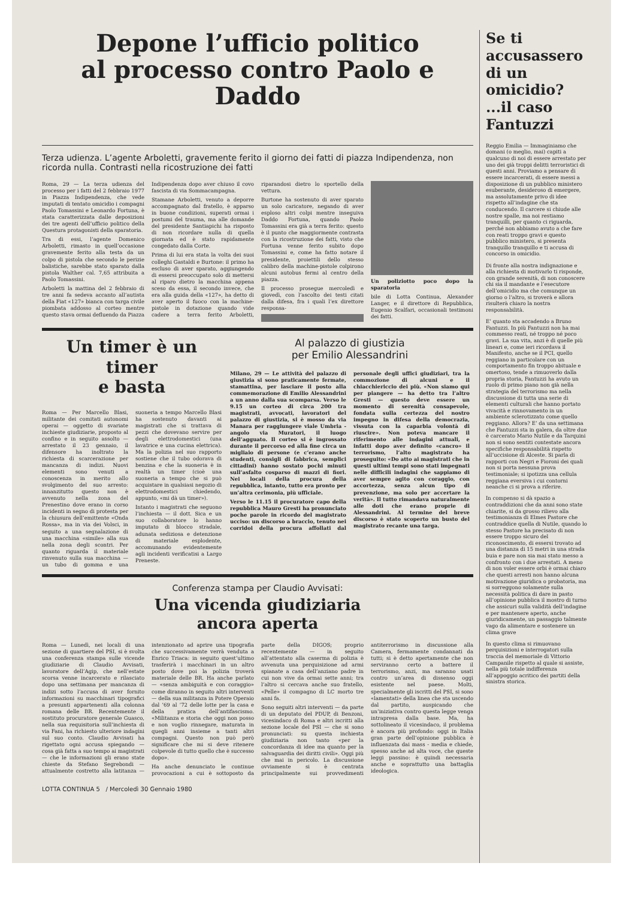Depone l’ufficio politico
al processo contro Paolo e Daddo
Terza udienza. L’agente Arboletti, gravemente ferito il giorno dei fatti di piazza Indipendenza, non ricorda nulla. Contrasti nella ricostruzione dei fatti
Roma, 29 — La terza udienza del processo per i fatti del 2 febbraio 1977 in Piazza Indipendenza, che vede imputati di tentato omicidio i compagni Paolo Tomassini e Leonardo Fortuna, è stata caratterizzata dalle deposizioni dei tre agenti dell’ufficio politico della Questura protagonisti della sparatoria.
Tra di essi, l’agente Domenico Arboletti, rimasto in quell’occasione gravemente ferito alla testa da un colpo di pistola che secondo le perizie balistiche, sarebbe stato sparato dalla pistola Walther cal. 7,65 attribuita a Paolo Tomassini.
Arboletti la mattina del 2 febbraio di tre anni fa sedeva accanto all’autista della Fiat «127» bianca con targa civile piombata addosso al corteo mentre questo stava ormai defluendo da Piazza Indipendenza dopo aver chiuso il covo fascista di via Sommacampagna.
Stamane Arboletti, venuto a deporre accompagnato dal fratello, è apparso in buone condizioni, superati ormai i postumi del trauma, ma alle domande del presidente Santiapichi ha risposto di non ricordare nulla di quella giornata ed è stato rapidamente congedato dalla Corte.
Prima di lui era stata la volta dei suoi colleghi Gastaldi e Burtone: il primo ha escluso di aver sparato, aggiungendo di essersi preoccupato solo di mettersi al riparo dietro la macchina appena sceso da essa, il secondo invece, che era alla guida della «127», ha detto di aver aperto il fuoco con la machine-pistole in dotazione quando vide cadere a terra ferito Arboletti, riparandosi dietro lo sportello della vettura.
Burtone ha sostenuto di aver sparato un solo caricatore, negando di aver esploso altri colpi mentre inseguiva Daddo Fortuna, quando Paolo Tomassini era già a terra ferito: questo è il punto che maggiormente contrasta con la ricostruzione dei fatti, visto che Fortuna venne ferito subito dopo Tomassini e, come ha fatto notare il presidente, proiettili dello stesso calibro della machine-pistole colpirono alcuni autobus fermi al centro della piazza.
Il processo prosegue mercoledì e giovedì, con l’ascolto dei testi citati dalla difesa, fra i quali l’ex direttore responsa-
Un poliziotto poco dopo la sparatoria
bile di Lotta Continua, Alexander Langer, e il direttore di Repubblica, Eugenio Scalfari, occasionali testimoni dei fatti.
Un timer è un timer
e basta
Roma — Per Marcello Blasi, militante dei comitati autonomi operai — oggetto di svariate inchieste giudiziarie, proposto al confino e in seguito assolto — arrestato il 23 gennaio, il difensore ha inoltrato la richiesta di scarcerazione per mancanza di indizi. Nuovi elementi sono venuti a conoscenza in merito allo svolgimento del suo arresto: innanzitutto questo non è avvenuto nella zona del Prenestino dove erano in corso incidenti in segno di protesta per la chiusura dell’emittente «Onda Rossa», ma in via dei Volsci, in seguito a una segnalazione di una macchina «simile» alla sua nella zona degli scontri. Per quanto riguarda il materiale rinvenuto sulla sua macchina — un tubo di gomma e una suoneria a tempo Marcello Blasi ha sostenuto davanti ai magistrati che si trattava di pezzi che dovevano servire per degli elettrodomestici (una lavatrice e una cucina elettrica). Ma la polizia nel suo rapporto sostiene che il tubo odorava di benzina e che la suoneria è in realtà un timer (cioè una suoneria a tempo che si può acquistare in qualsiasi negozio di elettrodomestici chiedendo, appunto, «mi dà un timer»).
Intanto i magistrati che seguono l’inchiesta — il dott. Sica e un suo collaboratore lo hanno imputato di blocco stradale, adunata sediziosa e detenzione di materiale esplodente, accomunando evidentemente agli incidenti verificatisi a Largo Preneste.
Al palazzo di giustizia
per Emilio Alessandrini
Milano, 29 — Le attività del palazzo di giustizia si sono praticamente fermate, stamattina, per lasciare il posto alla commemorazione di Emilio Alessandrini a un anno dalla sua scomparsa. Verso le 9.15 un corteo di circa 200 tra magistrati, avvocati, lavoratori del palazzo di giustizia, si è mosso da via Manara per raggiungere viale Umbria - angolo via Muratori, il luogo dell’agguato. Il corteo si è ingrossato durante il percorso ed alla fine circa un migliaio di persone (e c’erano anche studenti, consigli di fabbrica, semplici cittadini) hanno sostato pochi minuti sull’asfalto cosparso di mazzi di fiori. Nei locali della procura della repubblica, intanto, tutto era pronto per un’altra cerimonia, più ufficiale.
Verso le 11.15 il procuratore capo della repubblica Mauro Gresti ha pronunciato poche parole in ricordo del magistrato ucciso: un discorso a braccio, tenuto nei corridoi della procura affollati dal personale degli uffici giudiziari, tra la commozione di alcuni e il chiacchiericcio dei più. «Non siamo qui per piangere — ha detto tra l’altro Gresti — questo deve essere un momento di serenità consapevole, fondata sulla certezza del nostro impegno in difesa della democrazia, vissuta con la caparbia volontà di riuscire». Non poteva mancare il riferimento alle indagini attuali, e infatti dopo aver definito «cancro» il terrorismo, l’alto magistrato ha proseguito: «Do atto ai magistrati che in questi ultimi tempi sono stati impegnati nelle difficili indagini che sappiamo di aver sempre agito con coraggio, con accortezza, senza alcun tipo di prevenzione, ma solo per accertare la verità». Il tutto rimandava naturalmente alle doti che erano proprie di Alessandrini. Al termine del breve discorso è stato scoperto un busto del magistrato recante una targa.
Conferenza stampa per Claudio Avvisati:
Una vicenda giudiziaria
ancora aperta
Roma — Lunedì, nei locali di una sezione di quartiere del PSI, si è svolta una conferenza stampa sulle vicende giudiziarie di Claudio Avvisati, lavoratore dell’Agip, che nell’estate scorsa venne incarcerato e rilasciato dopo una settimana per mancanza di indizi sotto l’accusa di aver fornito informazioni su macchinari tipografici a presunti appartenenti alla colonna romana delle BR. Recentemente il sostituto procuratore generale Guasco, nella sua requisitoria sull’inchiesta di via Fani, ha richiesto ulteriore indagini sul suo conto. Claudio Avvisati ha rigettato ogni accusa spiegando — cosa già fatta a suo tempo ai magistrati — che le informazioni gli erano state chieste da Stefano Segrebondi — attualmente costretto alla latitanza — intenzionato ad aprire una tipografia che successivamente verrà venduta a Enrico Triaca: in seguito quest’ultimo trasferirà i macchinari in un altro posto dove poi la polizia troverà materiale delle BR. Ha anche parlato — «senza ambiguità e con coraggio» come diranno in seguito altri interventi — della sua militanza in Potere Operaio dal ’69 al ’72 delle lotte per la casa e della pratica dell’antifascismo. «Militanza e storia che oggi non posso e non voglio rinnegare, maturata in quegli anni insieme a tanti altri compagni. Questo non può però significare che mi si deve ritenere colpevole di tutto quello che è successo dopo».
Ha anche denunciato le continue provocazioni a cui è sottoposto da parte della DIGOS; proprio recentemente — in seguito all’attentato alla caserma di polizia è avvenuta una perquisizione ad armi spianate a casa dell’anziano padre in cui non vive da ormai sette anni; tra l’altro si cercava anche suo fratello, «Pelle» il compagno di LC morto tre anni fa.
Sono seguiti altri interventi — da parte di un deputato del PDUP, di Benzoni, vicesindaco di Roma e altri iscritti alla sezione locale del PSI — che si sono pronunciati: su questa inchiesta giudiziaria non tanto «per la concordanza di idee ma quanto per la salvaguardia dei diritti civili». Oggi più che mai in pericolo. La discussione ovviamente si è centrata principalmente sui provvedimenti antiterrorismo in discussione alla Camera, fermamente condannati da tutti; si è detto apertamente che non serviranno certo a battere il terrorismo, anzi, ma saranno usati contro un’area di dissenso oggi esistente nel paese. Molti, specialmente gli iscritti del PSI, si sono «lamentati» della linea che sta uscendo dal partito, auspicando che un’iniziativa contro questa legge venga intrapresa dalla base. Ma, ha sottolineato il vicesindaco, il problema è ancora più profondo: oggi in Italia gran parte dell’opinione pubblica è influenzata dai mass - media e chiede, spesso anche ad alta voce, che queste leggi passino: è quindi necessaria anche e soprattutto una battaglia ideologica.
LOTTA CONTINUA 5 / Mercoledì 30 Gennaio 1980
Se ti accusassero di un omicidio? ...il caso Fantuzzi
Reggio Emilia — Immaginiamo che domani (o meglio, mai) capiti a qualcuno di noi di essere arrestato per uno dei già troppi delitti terroristici di questi anni. Proviamo a pensare di essere incarcerati, di essere messi a disposizione di un pubblico ministero esuberante, desideroso di emergere, ma assolutamente privo di idee rispetto all’indagine che sta conducendo. Il carcere si chiude alle nostre spalle, ma noi restiamo tranquilli, per quanto ci riguarda, perché non abbiamo avuto a che fare con reati troppo gravi e questo pubblico ministero, si presenta tranquillo tranquillo e ti accusa di concorso in omicidio.
Di fronte alla nostra indignazione e alla richiesta di motivarlo ti risponde, con grande serenità, di non conoscere chi sia il mandante e l’esecutore dell’omicidio ma che comunque un giorno o l’altro, si troverà e allora risulterà chiaro la nostra responsabilità.
E’ quanto sta accadendo a Bruno Fantuzzi. In più Fantuzzi non ha mai commesso reati, né troppo né poco gravi. La sua vita, anzi è di quelle più lineari e, come ieri ricordava il Manifesto, anche se il PCI, quello reggiano in particolare con un comportamento fin troppo abituale e omertoso, tende a rimuoverlo dalla propria storia, Fantuzzi ha avuto un ruolo di primo piano non già nella strategia del terrorismo ma nella discussione di tutta una serie di elementi culturali che hanno portato vivacità e rinnovamento in un ambiente sclerotizzato come quello reggiano. Allora? E’ da una settimana che Fantuzzi sta in galera, da oltre due è carcerato Mario Nutile e da Tarquini non si sono sentiti contestate ancora specifiche responsabilità rispetto all’uccisione di Alceste. Si parla di rapporti con Negri e Fioroni dei quali non si porta nessuna prova testimoniale; si ipotizza una cellula reggiana eversiva i cui contorni neanche ci si prova a riferire.
In compenso si dà spazio a contraddizioni che da anni sono state chiarite, si da grosso rilievo alla testimonianza di Elmes Pastore che contraddice quella di Nutile, quando lo stesso Pastore ha precisato di non essere troppo sicuro del riconoscimento, di essersi trovato ad una distanza di 15 metri in una strada buia e pare non sia mai stato messo a confronto con i due arrestati. A meno di non voler essere orbi è ormai chiaro che questi arresti non hanno alcuna motivazione giuridica o probatoria, ma si sorreggono solamente sulla necessità politica di dare in pasto all’opinione pubblica il mostro di turno che assicuri sulla validità dell’indagine e per mantenere aperto, anche giuridicamente, un passaggio talmente vago da alimentare e sostenere un clima grave
In questo clima si rimuovano perquisizioni e interrogatori sulla traccia del memoriale di Vittorio Campanile rispetto al quale si assiste, nella più totale indifferenza all’appoggio acritico dei partiti della sinistra storica.